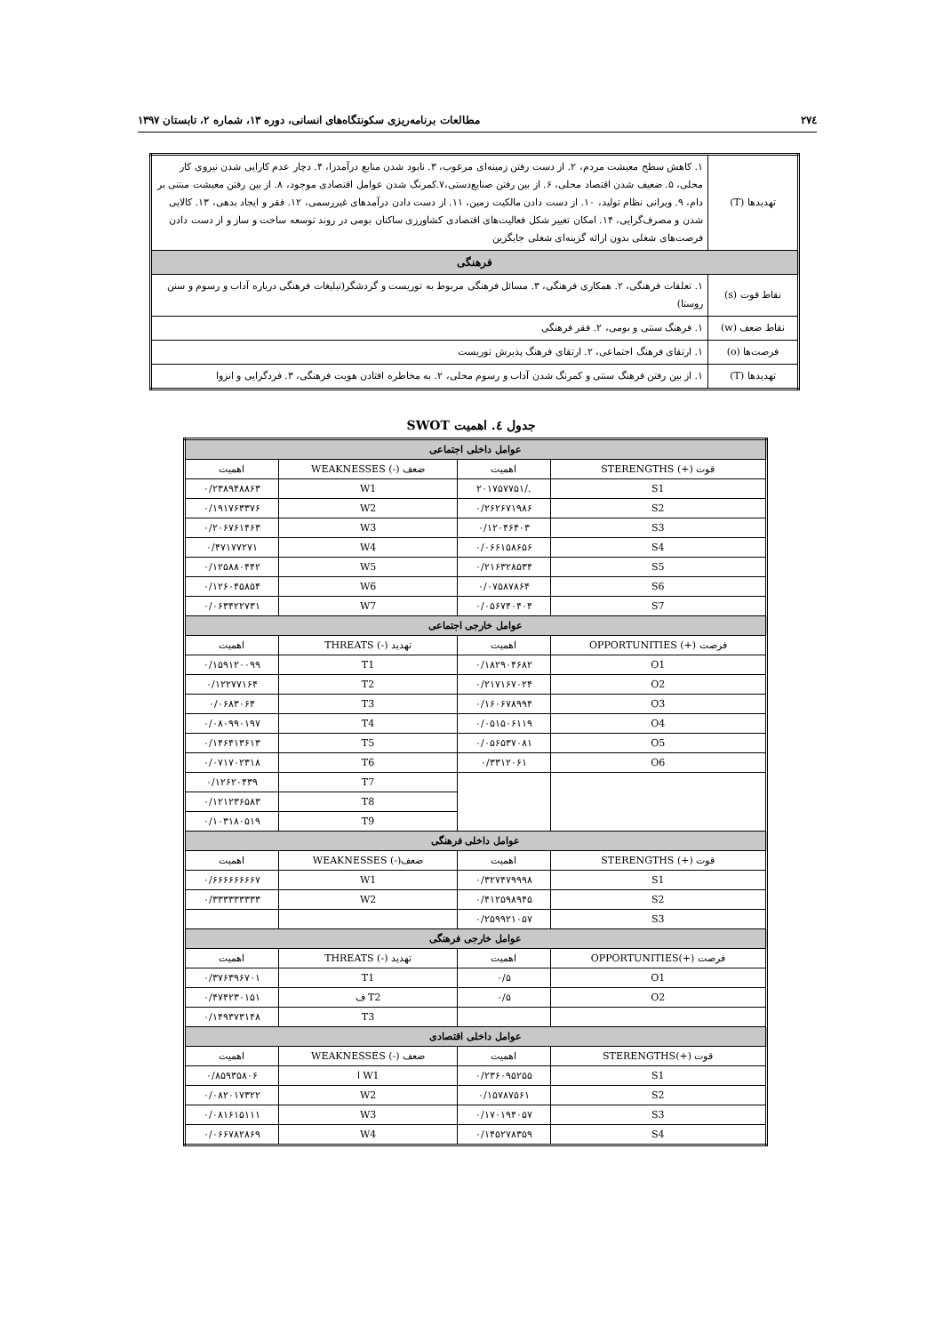۲۷٤ مطالعات برنامه‌ریزی سکونتگاه‌های انسانی، دوره ۱۳، شماره ۲، تابستان ۱۳۹۷
| تهدیدها (T) | ۱. کاهش سطح معیشت مردم، ۲. از دست رفتن زمینه‌ای مرغوب، ۳. نابود شدن منابع درآمدزا، ۴. دچار عدم کارایی شدن نیروی کار محلی، ۵. ضعیف شدن اقتصاد محلی، ۶. از بین رفتن صنایع‌دستی،۷.کمرنگ شدن عوامل اقتصادی موجود، ۸. از بین رفتن معیشت مبتنی بر دام، ۹. ویرانی نظام تولید، ۱۰. از دست دادن مالکیت زمین، ۱۱. از دست دادن درآمدهای غیررسمی، ۱۲. فقر و ایجاد بدهی، ۱۳. کالایی شدن و مصرف‌گرایی، ۱۴. امکان تغییر شکل فعالیت‌های اقتصادی کشاورزی ساکنان بومی در روند توسعه ساخت و ساز و از دست دادن فرصت‌های شغلی بدون ارائه گزینه‌ای شغلی جایگزین |
| فرهنگی | |
| نقاط قوت (s) | ۱. تعلقات فرهنگی، ۲. همکاری فرهنگی، ۳. مسائل فرهنگی مربوط به توریست و گردشگر(تبلیغات فرهنگی درباره آداب و رسوم و سنن روستا) |
| نقاط ضعف (w) | ۱. فرهنگ سنتی و بومی، ۲. فقر فرهنگی |
| فرصت‌ها (o) | ۱. ارتقای فرهنگ اجتماعی، ۲. ارتقای فرهنگ پذیرش توریست |
| تهدیدها (T) | ۱. از بین رفتن فرهنگ سنتی و کمرنگ شدن آداب و رسوم محلی، ۲. به مخاطره افتادن هویت فرهنگی، ۳. فردگرایی و انزوا |
جدول ٤. اهمیت SWOT
| عوامل داخلی اجتماعی | | | |
| قوت (+) STERENGTHS | اهمیت | ضعف (-) WEAKNESSES | اهمیت |
| S1 | ./۲۰۱۷۵۷۷۵۱ | W1 | ۰/۲۳۸۹۴۸۸۶۳ |
| S2 | ۰/۲۶۲۶۷۱۹۸۶ | W2 | ۰/۱۹۱۷۶۳۳۷۶ |
| S3 | ۰/۱۲۰۴۶۴۰۳ | W3 | ۰/۲۰۶۷۶۱۴۶۳ |
| S4 | ۰/۰۶۶۱۵۸۶۵۶ | W4 | ۰/۴۷۱۷۷۲۷۱ |
| S5 | ۰/۲۱۶۳۲۸۵۳۴ | W5 | ۰/۱۲۵۸۸۰۴۴۲ |
| S6 | ۰/۰۷۵۸۷۸۶۴ | W6 | ۰/۱۲۶۰۴۵۸۵۴ |
| S7 | ۰/۰۵۶۷۴۰۴۰۴ | W7 | ۰/۰۶۳۴۲۲۷۳۱ |
| عوامل خارجی اجتماعی | | | |
| فرصت (+) OPPORTUNITIES | اهمیت | تهدید (-) THREATS | اهمیت |
| O1 | ۰/۱۸۲۹۰۴۶۸۲ | T1 | ۰/۱۵۹۱۲۰۰۹۹ |
| O2 | ۰/۲۱۷۱۶۷۰۲۴ | T2 | ۰/۱۲۲۷۷۱۶۴ |
| O3 | ۰/۱۶۰۶۷۸۹۹۴ | T3 | ۰/۰۶۸۳۰۶۴ |
| O4 | ۰/۰۵۱۵۰۶۱۱۹ | T4 | ۰/۰۸۰۹۹۰۱۹۷ |
| O5 | ۰/۰۵۶۵۳۷۰۸۱ | T5 | ۰/۱۴۶۴۱۳۶۱۳ |
| O6 | ۰/۳۳۱۲۰۶۱ | T6 | ۰/۰۷۱۷۰۲۳۱۸ |
| | | T7 | ۰/۱۲۶۲۰۴۳۹ |
| | | T8 | ۰/۱۲۱۲۳۶۵۸۳ |
| | | T9 | ۰/۱۰۳۱۸۰۵۱۹ |
| عوامل داخلی فرهنگی | | | |
| قوت (+) STERENGTHS | اهمیت | ضعف(-) WEAKNESSES | اهمیت |
| S1 | ۰/۳۲۷۴۷۹۹۹۸ | W1 | ۰/۶۶۶۶۶۶۶۶۷ |
| S2 | ۰/۴۱۲۵۹۸۹۴۵ | W2 | ۰/۳۳۳۳۳۳۳۳۳ |
| S3 | ۰/۲۵۹۹۲۱۰۵۷ | | |
| عوامل خارجی فرهنگی | | | |
| فرصت (+)OPPORTUNITIES | اهمیت | تهدید (-) THREATS | اهمیت |
| O1 | ۰/۵ | T1 | ۰/۳۷۶۳۹۶۷۰۱ |
| O2 | ۰/۵ | T2 ف | ۰/۴۷۴۲۳۰۱۵۱ |
| | | T3 | ۰/۱۴۹۳۷۳۱۴۸ |
| عوامل داخلی اقتصادی | | | |
| قوت (+)STERENGTHS | اهمیت | ضعف (-) WEAKNESSES | اهمیت |
| S1 | ۰/۲۳۶۰۹۵۲۵۵ | W1 ا | ۰/۸۵۹۳۵۸۰۶ |
| S2 | ۰/۱۵۷۸۷۵۶۱ | W2 | ۰/۰۸۲۰۱۷۳۲۲ |
| S3 | ۰/۱۷۰۱۹۴۰۵۷ | W3 | ۰/۰۸۱۶۱۵۱۱۱ |
| S4 | ۰/۱۴۵۲۷۸۳۵۹ | W4 | ۰/۰۶۶۷۸۲۸۶۹ |